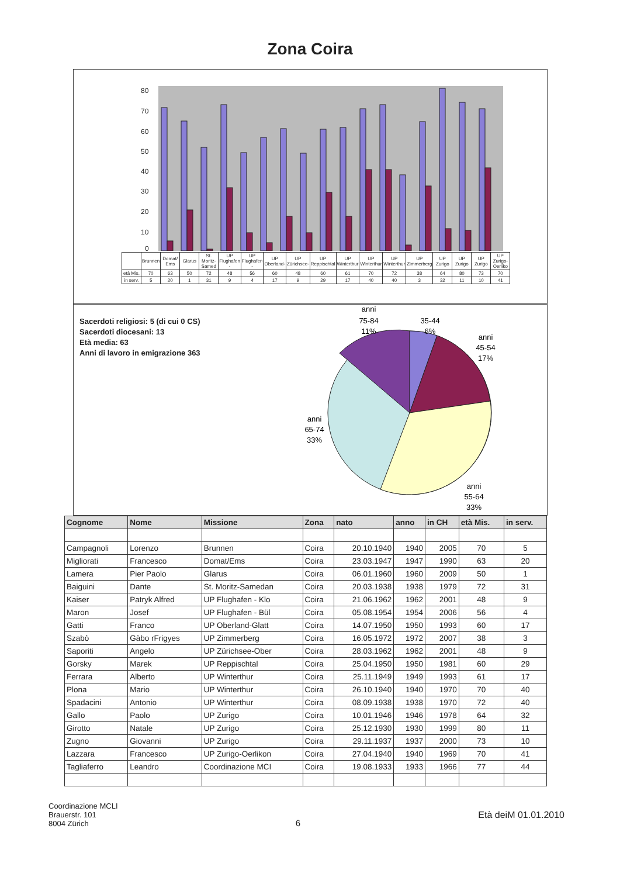Zona Coira
80
70
60
50
40
30
20
10
0
| | Brunnen | Domat/ Ems | Glarus | St. Moritz-Samed | UP Flughafen - | UP Flughafen - | UP Oberland- | UP Zürichsee- | UP Reppischtal | UP Winterthur | UP Winterthur | UP Winterthur | UP Zimmerberg | UP Zurigo | UP Zurigo | UP Zurigo | UP Zurigo-Oerliko |
| età Mis. | 70 | 63 | 50 | 72 | 48 | 56 | 60 | 48 | 60 | 61 | 70 | 72 | 38 | 64 | 80 | 73 | 70 |
| in serv. | 5 | 20 | 1 | 31 | 9 | 4 | 17 | 9 | 29 | 17 | 40 | 40 | 3 | 32 | 11 | 10 | 41 |
Sacerdoti religiosi: 5 (di cui 0 CS)
Sacerdoti diocesani: 13
Età media: 63
Anni di lavoro in emigrazione 363
anni
75-84
11%
35-44
6%
anni
45-54
17%
anni
65-74
33%
anni
55-64
33%
| Cognome | Nome | Missione | Zona | nato | anno | in CH | età Mis. | in serv. |
| --- | --- | --- | --- | --- | --- | --- | --- | --- |
| Campagnoli | Lorenzo | Brunnen | Coira | 20.10.1940 | 1940 | 2005 | 70 | 5 |
| Migliorati | Francesco | Domat/Ems | Coira | 23.03.1947 | 1947 | 1990 | 63 | 20 |
| Lamera | Pier Paolo | Glarus | Coira | 06.01.1960 | 1960 | 2009 | 50 | 1 |
| Baiguini | Dante | St. Moritz-Samedan | Coira | 20.03.1938 | 1938 | 1979 | 72 | 31 |
| Kaiser | Patryk Alfred | UP Flughafen - Klo | Coira | 21.06.1962 | 1962 | 2001 | 48 | 9 |
| Maron | Josef | UP Flughafen - Bül | Coira | 05.08.1954 | 1954 | 2006 | 56 | 4 |
| Gatti | Franco | UP Oberland-Glatt | Coira | 14.07.1950 | 1950 | 1993 | 60 | 17 |
| Szabò | Gàbo rFrigyes | UP Zimmerberg | Coira | 16.05.1972 | 1972 | 2007 | 38 | 3 |
| Saporiti | Angelo | UP Zürichsee-Ober | Coira | 28.03.1962 | 1962 | 2001 | 48 | 9 |
| Gorsky | Marek | UP Reppischtal | Coira | 25.04.1950 | 1950 | 1981 | 60 | 29 |
| Ferrara | Alberto | UP Winterthur | Coira | 25.11.1949 | 1949 | 1993 | 61 | 17 |
| Plona | Mario | UP Winterthur | Coira | 26.10.1940 | 1940 | 1970 | 70 | 40 |
| Spadacini | Antonio | UP Winterthur | Coira | 08.09.1938 | 1938 | 1970 | 72 | 40 |
| Gallo | Paolo | UP Zurigo | Coira | 10.01.1946 | 1946 | 1978 | 64 | 32 |
| Girotto | Natale | UP Zurigo | Coira | 25.12.1930 | 1930 | 1999 | 80 | 11 |
| Zugno | Giovanni | UP Zurigo | Coira | 29.11.1937 | 1937 | 2000 | 73 | 10 |
| Lazzara | Francesco | UP Zurigo-Oerlikon | Coira | 27.04.1940 | 1940 | 1969 | 70 | 41 |
| Tagliaferro | Leandro | Coordinazione MCI | Coira | 19.08.1933 | 1933 | 1966 | 77 | 44 |
Coordinazione MCLI
Brauerstr. 101
8004 Zürich
6 Età deiM 01.01.2010